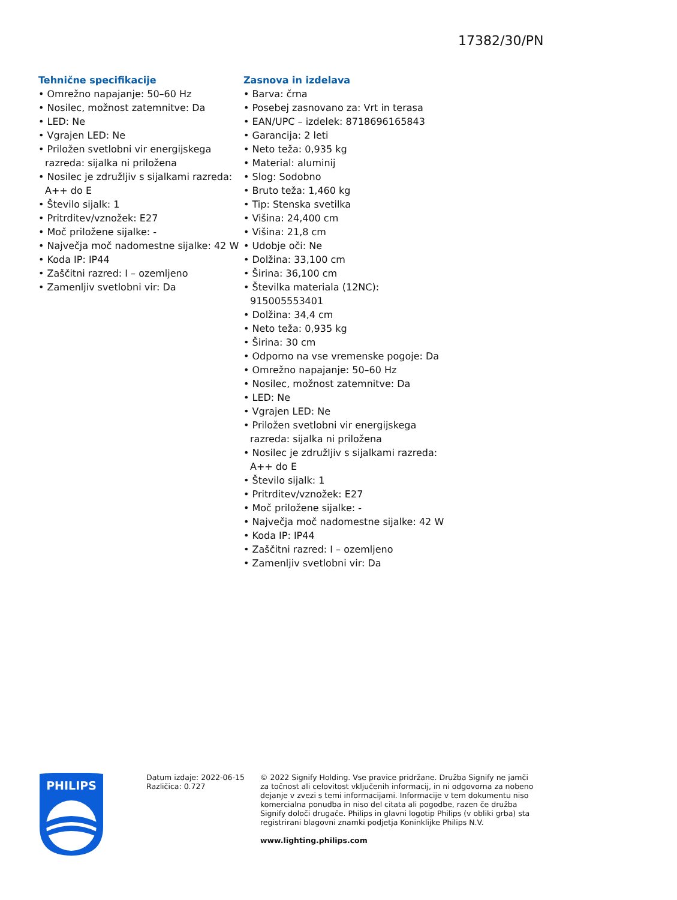17382/30/PN
Tehnične specifikacije
• Omrežno napajanje: 50–60 Hz
• Nosilec, možnost zatemnitve: Da
• LED: Ne
• Vgrajen LED: Ne
• Priložen svetlobni vir energijskega razreda: sijalka ni priložena
• Nosilec je združljiv s sijalkami razreda: A++ do E
• Število sijalk: 1
• Pritrditev/vznožek: E27
• Moč priložene sijalke: -
• Največja moč nadomestne sijalke: 42 W
• Koda IP: IP44
• Zaščitni razred: I – ozemljeno
• Zamenljiv svetlobni vir: Da
Zasnova in izdelava
• Barva: črna
• Posebej zasnovano za: Vrt in terasa
• EAN/UPC – izdelek: 8718696165843
• Garancija: 2 leti
• Neto teža: 0,935 kg
• Material: aluminij
• Slog: Sodobno
• Bruto teža: 1,460 kg
• Tip: Stenska svetilka
• Višina: 24,400 cm
• Višina: 21,8 cm
• Udobje oči: Ne
• Dolžina: 33,100 cm
• Širina: 36,100 cm
• Številka materiala (12NC): 915005553401
• Dolžina: 34,4 cm
• Neto teža: 0,935 kg
• Širina: 30 cm
• Odporno na vse vremenske pogoje: Da
• Omrežno napajanje: 50–60 Hz
• Nosilec, možnost zatemnitve: Da
• LED: Ne
• Vgrajen LED: Ne
• Priložen svetlobni vir energijskega razreda: sijalka ni priložena
• Nosilec je združljiv s sijalkami razreda: A++ do E
• Število sijalk: 1
• Pritrditev/vznožek: E27
• Moč priložene sijalke: -
• Največja moč nadomestne sijalke: 42 W
• Koda IP: IP44
• Zaščitni razred: I – ozemljeno
• Zamenljiv svetlobni vir: Da
PHILIPS
Datum izdaje: 2022-06-15
Različica: 0.727
© 2022 Signify Holding. Vse pravice pridržane. Družba Signify ne jamči za točnost ali celovitost vključenih informacij, in ni odgovorna za nobeno dejanje v zvezi s temi informacijami. Informacije v tem dokumentu niso komercialna ponudba in niso del citata ali pogodbe, razen če družba Signify določi drugače. Philips in glavni logotip Philips (v obliki grba) sta registrirani blagovni znamki podjetja Koninklijke Philips N.V.
www.lighting.philips.com